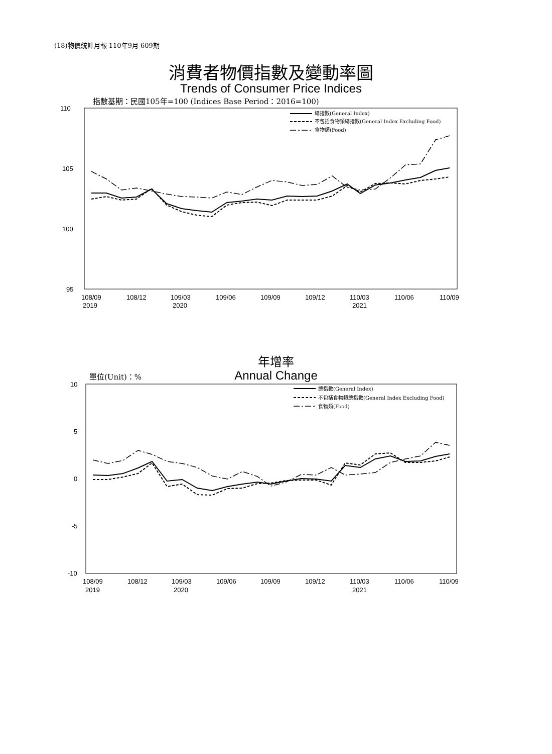(18)物價統計月報 110年9月 609期
消費者物價指數及變動率圖
Trends of Consumer Price Indices
指數基期：民國105年=100 (Indices Base Period：2016=100)
110
105
100
95
108/09
2019
108/12
109/03
2020
109/06
109/09
109/12
110/03
2021
110/06
110/09
總指數(General Index)
不包括食物類總指數(General Index Excluding Food)
食物類(Food)
年增率
Annual Change 單位(Unit)：%
10
5
0
-5
-10
108/09
2019
108/12
109/03
2020
109/06
109/09
109/12
110/03
2021
110/06
110/09
總指數(General Index)
不包括食物類總指數(General Index Excluding Food)
食物類(Food)